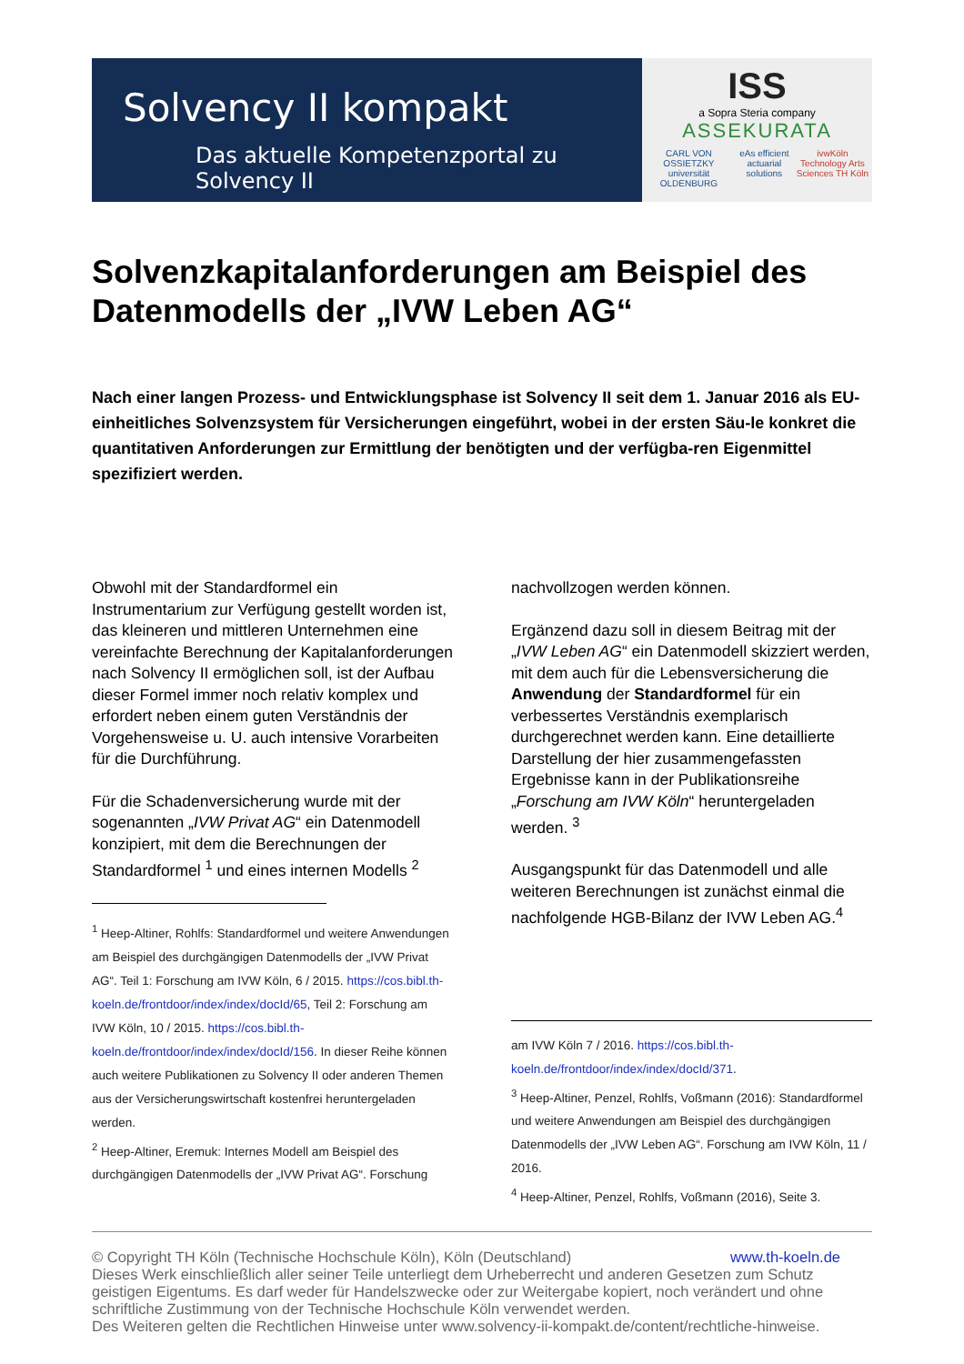Solvency II kompakt
Das aktuelle Kompetenzportal zu Solvency II
ISS
a Sopra Steria company
ASSEKURATA
CARL VON OSSIETZKY universität OLDENBURG eAs efficient actuarial solutions ivwKöln Technology Arts Sciences TH Köln
Solvenzkapitalanforderungen am Beispiel des Datenmodells der „IVW Leben AG“
Nach einer langen Prozess- und Entwicklungsphase ist Solvency II seit dem 1. Januar 2016 als EU-einheitliches Solvenzsystem für Versicherungen eingeführt, wobei in der ersten Säu-le konkret die quantitativen Anforderungen zur Ermittlung der benötigten und der verfügba-ren Eigenmittel spezifiziert werden.
Obwohl mit der Standardformel ein Instrumentarium zur Verfügung gestellt worden ist, das kleineren und mittleren Unternehmen eine vereinfachte Berechnung der Kapitalanforderungen nach Solvency II ermöglichen soll, ist der Aufbau dieser Formel immer noch relativ komplex und erfordert neben einem guten Verständnis der Vorgehensweise u. U. auch intensive Vorarbeiten für die Durchführung.
Für die Schadenversicherung wurde mit der sogenannten „IVW Privat AG“ ein Datenmodell konzipiert, mit dem die Berechnungen der Standardformel <sup>1</sup> und eines internen Modells <sup>2</sup>
<sup>1</sup> Heep-Altiner, Rohlfs: Standardformel und weitere Anwendungen am Beispiel des durchgängigen Datenmodells der „IVW Privat AG“. Teil 1: Forschung am IVW Köln, 6 / 2015. https://cos.bibl.th-koeln.de/frontdoor/index/index/docId/65, Teil 2: Forschung am IVW Köln, 10 / 2015. https://cos.bibl.th-koeln.de/frontdoor/index/index/docId/156. In dieser Reihe können auch weitere Publikationen zu Solvency II oder anderen Themen aus der Versicherungswirtschaft kostenfrei heruntergeladen werden.
<sup>2</sup> Heep-Altiner, Eremuk: Internes Modell am Beispiel des durchgängigen Datenmodells der „IVW Privat AG“. Forschung
nachvollzogen werden können.
Ergänzend dazu soll in diesem Beitrag mit der „IVW Leben AG“ ein Datenmodell skizziert werden, mit dem auch für die Lebensversicherung die Anwendung der Standardformel für ein verbessertes Verständnis exemplarisch durchgerechnet werden kann. Eine detaillierte Darstellung der hier zusammengefassten Ergebnisse kann in der Publikationsreihe „Forschung am IVW Köln“ heruntergeladen werden. <sup>3</sup>
Ausgangspunkt für das Datenmodell und alle weiteren Berechnungen ist zunächst einmal die nachfolgende HGB-Bilanz der IVW Leben AG.<sup>4</sup>
am IVW Köln 7 / 2016. https://cos.bibl.th-koeln.de/frontdoor/index/index/docId/371.
<sup>3</sup> Heep-Altiner, Penzel, Rohlfs, Voßmann (2016): Standardformel und weitere Anwendungen am Beispiel des durchgängigen Datenmodells der „IVW Leben AG“. Forschung am IVW Köln, 11 / 2016.
<sup>4</sup> Heep-Altiner, Penzel, Rohlfs, Voßmann (2016), Seite 3.
© Copyright TH Köln (Technische Hochschule Köln), Köln (Deutschland) www.th-koeln.de
Dieses Werk einschließlich aller seiner Teile unterliegt dem Urheberrecht und anderen Gesetzen zum Schutz geistigen Eigentums. Es darf weder für Handelszwecke oder zur Weitergabe kopiert, noch verändert und ohne schriftliche Zustimmung von der Technische Hochschule Köln verwendet werden.
Des Weiteren gelten die Rechtlichen Hinweise unter www.solvency-ii-kompakt.de/content/rechtliche-hinweise.